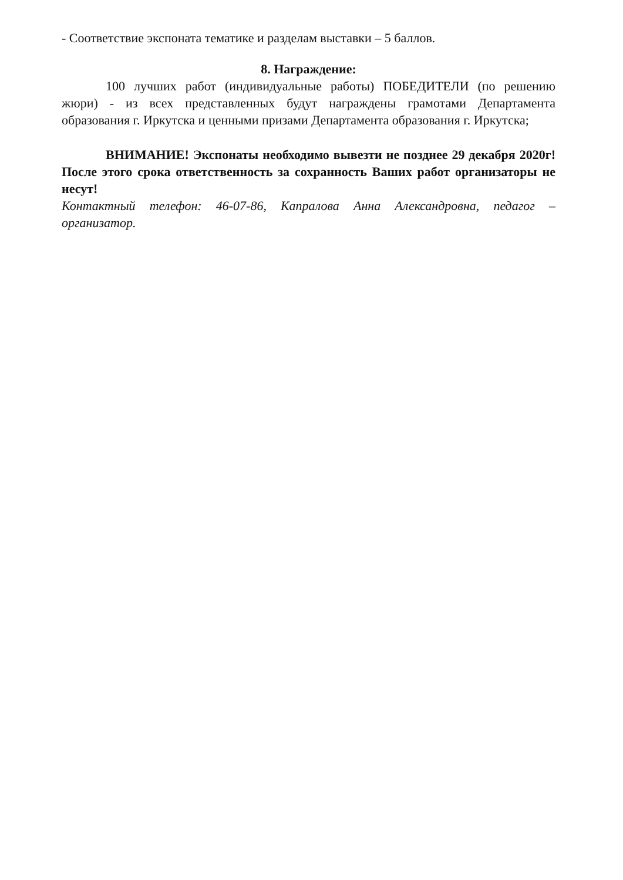- Соответствие экспоната тематике и разделам выставки – 5 баллов.
8. Награждение:
100 лучших работ (индивидуальные работы) ПОБЕДИТЕЛИ (по решению жюри) - из всех представленных будут награждены грамотами Департамента образования г. Иркутска и ценными призами Департамента образования г. Иркутска;
ВНИМАНИЕ! Экспонаты необходимо вывезти не позднее 29 декабря 2020г! После этого срока ответственность за сохранность Ваших работ организаторы не несут!
Контактный телефон: 46-07-86, Капралова Анна Александровна, педагог – организатор.